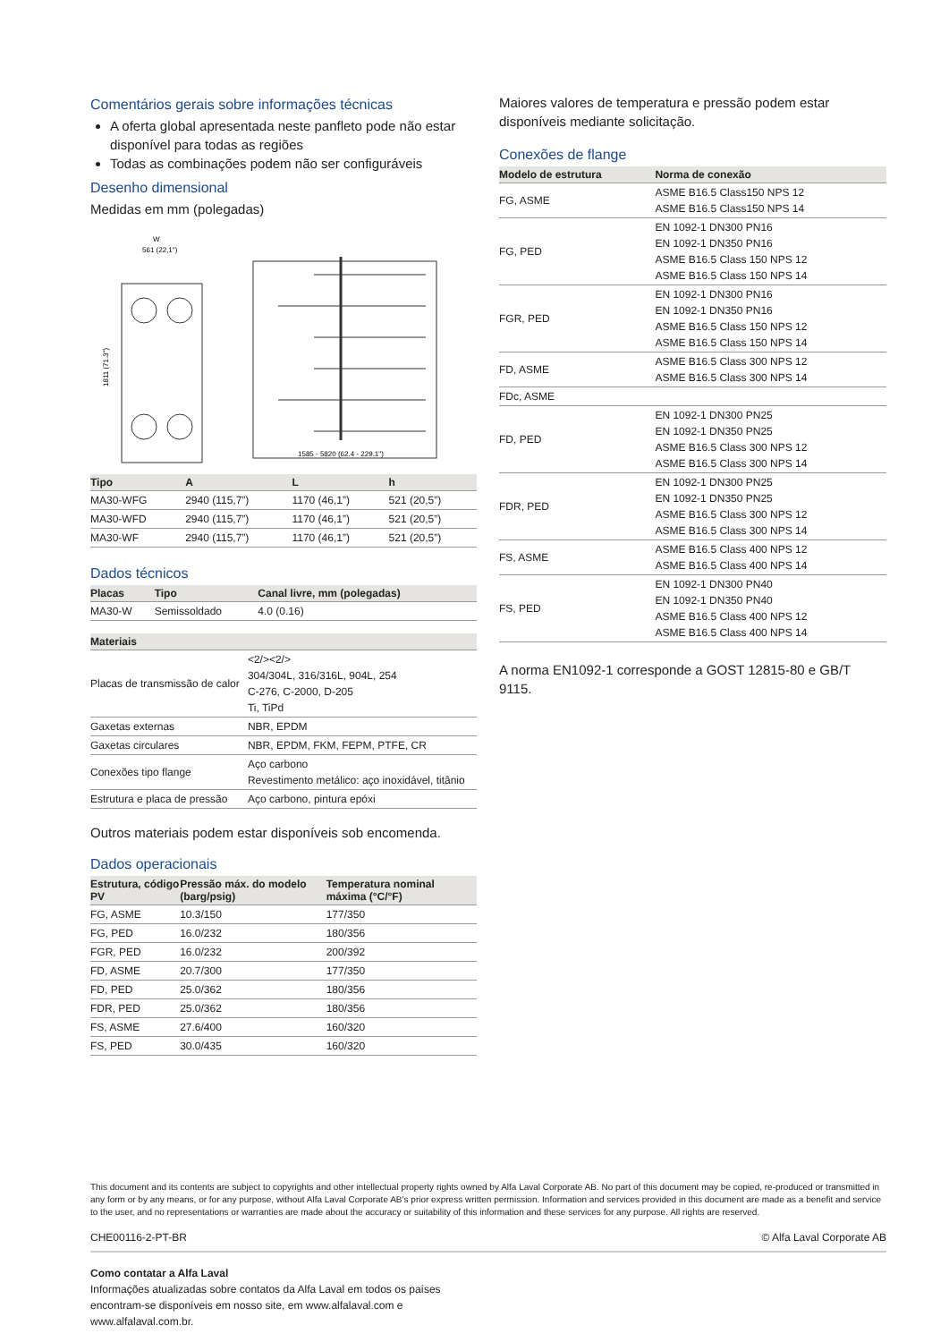Comentários gerais sobre informações técnicas
A oferta global apresentada neste panfleto pode não estar disponível para todas as regiões
Todas as combinações podem não ser configuráveis
Desenho dimensional
Medidas em mm (polegadas)
W
561 (22,1")
1811 (71.3")
1585 - 5820 (62.4 - 229.1")
| Tipo | A | L | h |
| --- | --- | --- | --- |
| MA30-WFG | 2940 (115,7”) | 1170 (46,1”) | 521 (20,5”) |
| MA30-WFD | 2940 (115,7”) | 1170 (46,1”) | 521 (20,5”) |
| MA30-WF | 2940 (115,7”) | 1170 (46,1”) | 521 (20,5”) |
Dados técnicos
| Placas | Tipo | Canal livre, mm (polegadas) |
| --- | --- | --- |
| MA30-W | Semissoldado | 4.0 (0.16) |
| Materiais | |
| --- | --- |
| Placas de transmissão de calor | <2/><2/> 304/304L, 316/316L, 904L, 254 C-276, C-2000, D-205 Ti, TiPd |
| Gaxetas externas | NBR, EPDM |
| Gaxetas circulares | NBR, EPDM, FKM, FEPM, PTFE, CR |
| Conexões tipo flange | Aço carbono Revestimento metálico: aço inoxidável, titânio |
| Estrutura e placa de pressão | Aço carbono, pintura epóxi |
Outros materiais podem estar disponíveis sob encomenda.
Dados operacionais
| Estrutura, código PV | Pressão máx. do modelo (barg/psig) | Temperatura nominal máxima (°C/°F) |
| --- | --- | --- |
| FG, ASME | 10.3/150 | 177/350 |
| FG, PED | 16.0/232 | 180/356 |
| FGR, PED | 16.0/232 | 200/392 |
| FD, ASME | 20.7/300 | 177/350 |
| FD, PED | 25.0/362 | 180/356 |
| FDR, PED | 25.0/362 | 180/356 |
| FS, ASME | 27.6/400 | 160/320 |
| FS, PED | 30.0/435 | 160/320 |
Maiores valores de temperatura e pressão podem estar disponíveis mediante solicitação.
Conexões de flange
| Modelo de estrutura | Norma de conexão |
| --- | --- |
| FG, ASME | ASME B16.5 Class150 NPS 12 ASME B16.5 Class150 NPS 14 |
| FG, PED | EN 1092-1 DN300 PN16 EN 1092-1 DN350 PN16 ASME B16.5 Class 150 NPS 12 ASME B16.5 Class 150 NPS 14 |
| FGR, PED | EN 1092-1 DN300 PN16 EN 1092-1 DN350 PN16 ASME B16.5 Class 150 NPS 12 ASME B16.5 Class 150 NPS 14 |
| FD, ASME | ASME B16.5 Class 300 NPS 12 ASME B16.5 Class 300 NPS 14 |
| FDc, ASME | |
| FD, PED | EN 1092-1 DN300 PN25 EN 1092-1 DN350 PN25 ASME B16.5 Class 300 NPS 12 ASME B16.5 Class 300 NPS 14 |
| FDR, PED | EN 1092-1 DN300 PN25 EN 1092-1 DN350 PN25 ASME B16.5 Class 300 NPS 12 ASME B16.5 Class 300 NPS 14 |
| FS, ASME | ASME B16.5 Class 400 NPS 12 ASME B16.5 Class 400 NPS 14 |
| FS, PED | EN 1092-1 DN300 PN40 EN 1092-1 DN350 PN40 ASME B16.5 Class 400 NPS 12 ASME B16.5 Class 400 NPS 14 |
A norma EN1092-1 corresponde a GOST 12815-80 e GB/T 9115.
This document and its contents are subject to copyrights and other intellectual property rights owned by Alfa Laval Corporate AB. No part of this document may be copied, re-produced or transmitted in any form or by any means, or for any purpose, without Alfa Laval Corporate AB’s prior express written permission. Information and services provided in this document are made as a benefit and service to the user, and no representations or warranties are made about the accuracy or suitability of this information and these services for any purpose. All rights are reserved.
CHE00116-2-PT-BR © Alfa Laval Corporate AB
Como contatar a Alfa Laval
Informações atualizadas sobre contatos da Alfa Laval em todos os países encontram-se disponíveis em nosso site, em www.alfalaval.com e www.alfalaval.com.br.